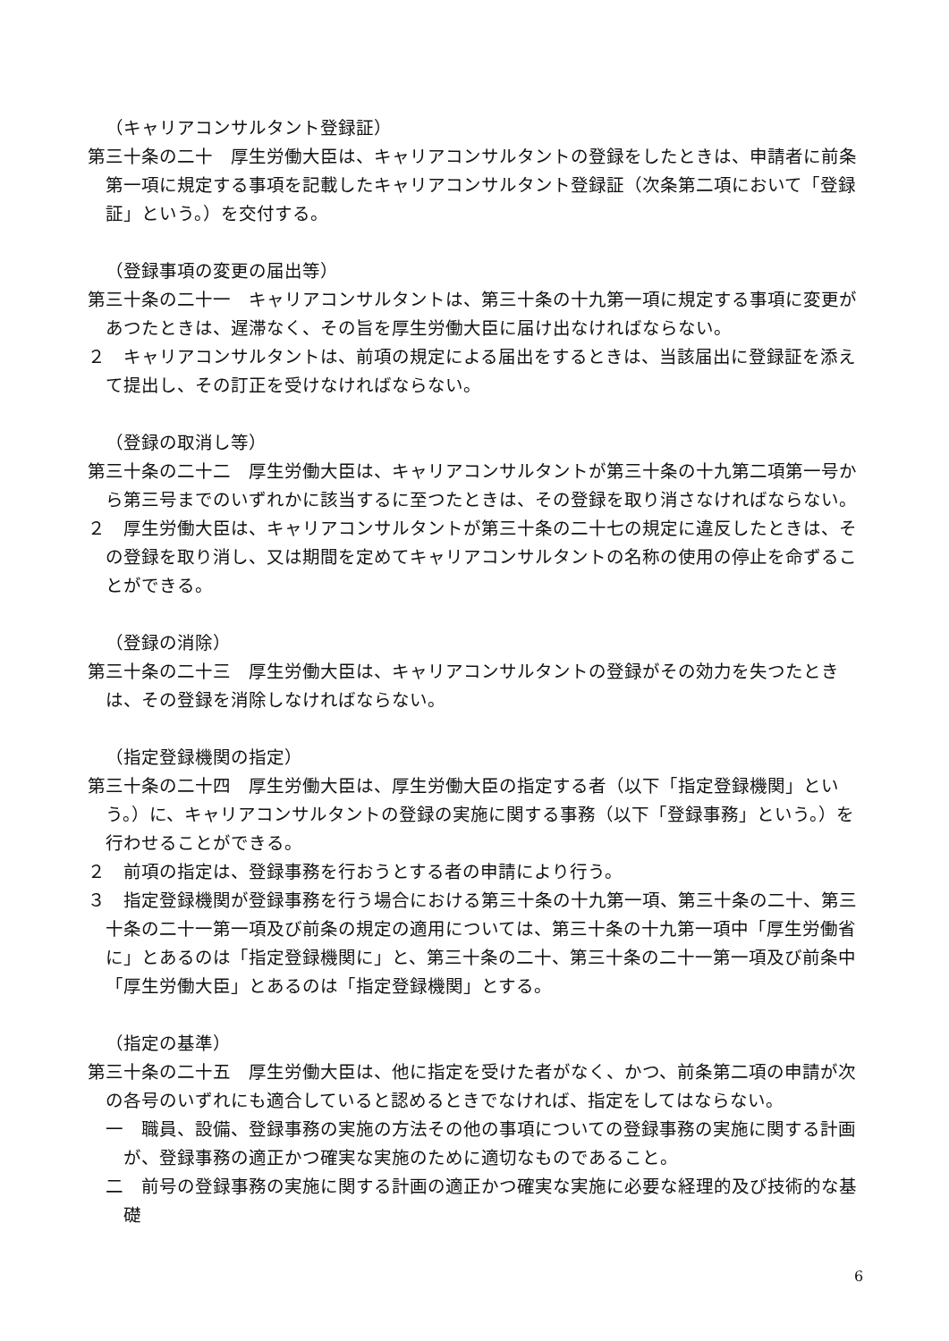（キャリアコンサルタント登録証）
第三十条の二十　厚生労働大臣は、キャリアコンサルタントの登録をしたときは、申請者に前条第一項に規定する事項を記載したキャリアコンサルタント登録証（次条第二項において「登録証」という。）を交付する。
（登録事項の変更の届出等）
第三十条の二十一　キャリアコンサルタントは、第三十条の十九第一項に規定する事項に変更があつたときは、遅滞なく、その旨を厚生労働大臣に届け出なければならない。
２　キャリアコンサルタントは、前項の規定による届出をするときは、当該届出に登録証を添えて提出し、その訂正を受けなければならない。
（登録の取消し等）
第三十条の二十二　厚生労働大臣は、キャリアコンサルタントが第三十条の十九第二項第一号から第三号までのいずれかに該当するに至つたときは、その登録を取り消さなければならない。
２　厚生労働大臣は、キャリアコンサルタントが第三十条の二十七の規定に違反したときは、その登録を取り消し、又は期間を定めてキャリアコンサルタントの名称の使用の停止を命ずることができる。
（登録の消除）
第三十条の二十三　厚生労働大臣は、キャリアコンサルタントの登録がその効力を失つたときは、その登録を消除しなければならない。
（指定登録機関の指定）
第三十条の二十四　厚生労働大臣は、厚生労働大臣の指定する者（以下「指定登録機関」という。）に、キャリアコンサルタントの登録の実施に関する事務（以下「登録事務」という。）を行わせることができる。
２　前項の指定は、登録事務を行おうとする者の申請により行う。
３　指定登録機関が登録事務を行う場合における第三十条の十九第一項、第三十条の二十、第三十条の二十一第一項及び前条の規定の適用については、第三十条の十九第一項中「厚生労働省に」とあるのは「指定登録機関に」と、第三十条の二十、第三十条の二十一第一項及び前条中「厚生労働大臣」とあるのは「指定登録機関」とする。
（指定の基準）
第三十条の二十五　厚生労働大臣は、他に指定を受けた者がなく、かつ、前条第二項の申請が次の各号のいずれにも適合していると認めるときでなければ、指定をしてはならない。
一　職員、設備、登録事務の実施の方法その他の事項についての登録事務の実施に関する計画が、登録事務の適正かつ確実な実施のために適切なものであること。
二　前号の登録事務の実施に関する計画の適正かつ確実な実施に必要な経理的及び技術的な基礎
6